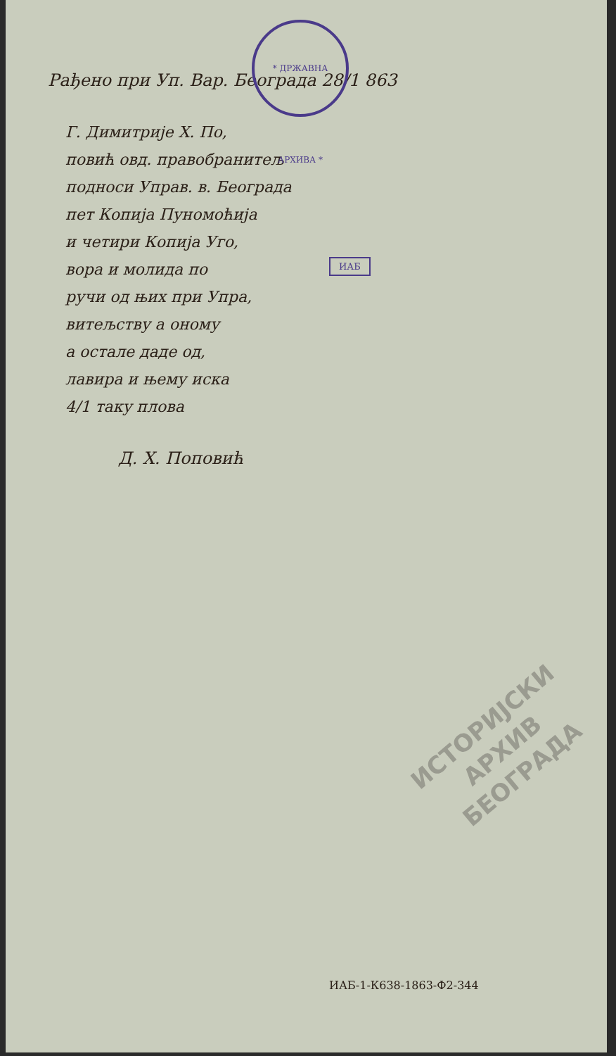* ДРЖАВНА АРХИВА *
Рађено при Уп. Вар. Београда 28/1 863
Г. Димитрије Х. По,
повић овд. правобранитељ
подноси Управ. в. Београда
пет Копија Пуномоћија
и четири Копија Уго,
вора и молида по
ручи од њих при Упра,
витељству а оному
а остале даде од,
лавира и њему иска
4/1 таку плова
Д. Х. Поповић
ИАБ
ИСТОРИЈСКИ
АРХИВ
БЕОГРАДА
ИАБ-1-К638-1863-Ф2-344